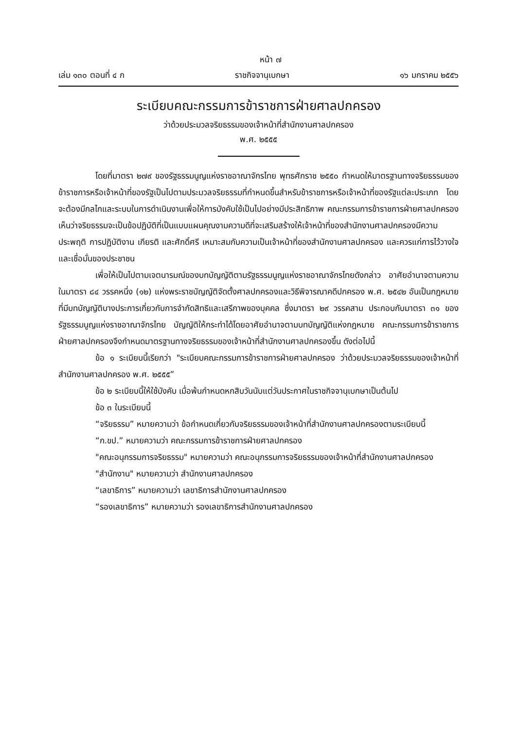หน้า ๗
เล่ม ๑๓๐ ตอนที่ ๔ ก ราชกิจจานุเบกษา ๑๖ มกราคม ๒๕๕๖
ระเบียบคณะกรรมการข้าราชการฝ่ายศาลปกครอง
ว่าด้วยประมวลจริยธรรมของเจ้าหน้าที่สำนักงานศาลปกครอง
พ.ศ. ๒๕๕๕
โดยที่มาตรา ๒๗๙ ของรัฐธรรมนูญแห่งราชอาณาจักรไทย พุทธศักราช ๒๕๕๐ กำหนดให้มาตรฐานทางจริยธรรมของข้าราชการหรือเจ้าหน้าที่ของรัฐเป็นไปตามประมวลจริยธรรมที่กำหนดขึ้นสำหรับข้าราชการหรือเจ้าหน้าที่ของรัฐแต่ละประเภท โดยจะต้องมีกลไกและระบบในการดำเนินงานเพื่อให้การบังคับใช้เป็นไปอย่างมีประสิทธิภาพ คณะกรรมการข้าราชการฝ่ายศาลปกครองเห็นว่าจริยธรรมจะเป็นข้อปฏิบัติที่เป็นแบบแผนคุณงามความดีที่จะเสริมสร้างให้เจ้าหน้าที่ของสำนักงานศาลปกครองมีความประพฤติ การปฏิบัติงาน เกียรติ และศักดิ์ศรี เหมาะสมกับความเป็นเจ้าหน้าที่ของสำนักงานศาลปกครอง และควรแก่การไว้วางใจและเชื่อมั่นของประชาชน
เพื่อให้เป็นไปตามเจตนารมณ์ของบทบัญญัติตามรัฐธรรมนูญแห่งราชอาณาจักรไทยดังกล่าว อาศัยอำนาจตามความในมาตรา ๘๔ วรรคหนึ่ง (๑๒) แห่งพระราชบัญญัติจัดตั้งศาลปกครองและวิธีพิจารณาคดีปกครอง พ.ศ. ๒๕๔๒ อันเป็นกฎหมายที่มีบทบัญญัติบางประการเกี่ยวกับการจำกัดสิทธิและเสรีภาพของบุคคล ซึ่งมาตรา ๒๙ วรรคสาม ประกอบกับมาตรา ๓๑ ของรัฐธรรมนูญแห่งราชอาณาจักรไทย บัญญัติให้กระทำได้โดยอาศัยอำนาจตามบทบัญญัติแห่งกฎหมาย คณะกรรมการข้าราชการฝ่ายศาลปกครองจึงกำหนดมาตรฐานทางจริยธรรมของเจ้าหน้าที่สำนักงานศาลปกครองขึ้น ดังต่อไปนี้
ข้อ ๑ ระเบียบนี้เรียกว่า "ระเบียบคณะกรรมการข้าราชการฝ่ายศาลปกครอง ว่าด้วยประมวลจริยธรรมของเจ้าหน้าที่สำนักงานศาลปกครอง พ.ศ. ๒๕๕๕”
ข้อ ๒ ระเบียบนี้ให้ใช้บังคับ เมื่อพ้นกำหนดหกสิบวันนับแต่วันประกาศในราชกิจจานุเบกษาเป็นต้นไป
ข้อ ๓ ในระเบียบนี้
“จริยธรรม” หมายความว่า ข้อกำหนดเกี่ยวกับจริยธรรมของเจ้าหน้าที่สำนักงานศาลปกครองตามระเบียบนี้
“ก.ขป.” หมายความว่า คณะกรรมการข้าราชการฝ่ายศาลปกครอง
"คณะอนุกรรมการจริยธรรม" หมายความว่า คณะอนุกรรมการจริยธรรมของเจ้าหน้าที่สำนักงานศาลปกครอง
"สำนักงาน" หมายความว่า สำนักงานศาลปกครอง
“เลขาธิการ” หมายความว่า เลขาธิการสำนักงานศาลปกครอง
“รองเลขาธิการ” หมายความว่า รองเลขาธิการสำนักงานศาลปกครอง